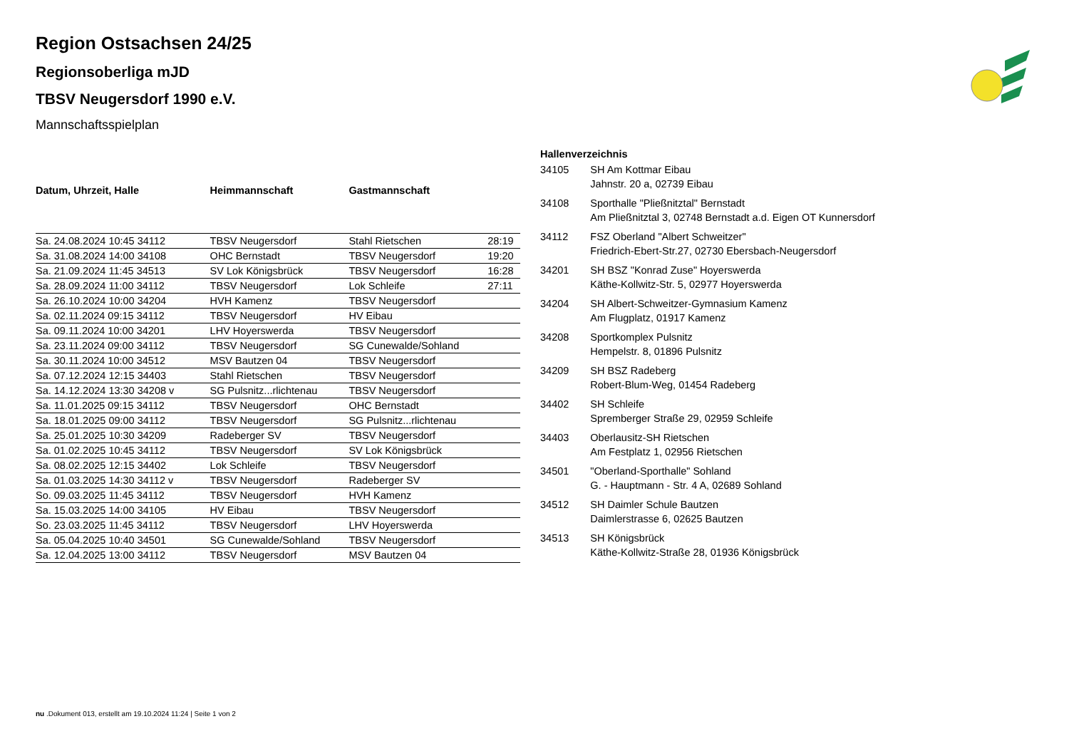Region Ostsachsen 24/25
Regionsoberliga mJD
TBSV Neugersdorf 1990 e.V.
Mannschaftsspielplan
| Datum, Uhrzeit, Halle | Heimmannschaft | Gastmannschaft | |
| --- | --- | --- | --- |
| Sa. 24.08.2024 10:45 34112 | TBSV Neugersdorf | Stahl Rietschen | 28:19 |
| Sa. 31.08.2024 14:00 34108 | OHC Bernstadt | TBSV Neugersdorf | 19:20 |
| Sa. 21.09.2024 11:45 34513 | SV Lok Königsbrück | TBSV Neugersdorf | 16:28 |
| Sa. 28.09.2024 11:00 34112 | TBSV Neugersdorf | Lok Schleife | 27:11 |
| Sa. 26.10.2024 10:00 34204 | HVH Kamenz | TBSV Neugersdorf | |
| Sa. 02.11.2024 09:15 34112 | TBSV Neugersdorf | HV Eibau | |
| Sa. 09.11.2024 10:00 34201 | LHV Hoyerswerda | TBSV Neugersdorf | |
| Sa. 23.11.2024 09:00 34112 | TBSV Neugersdorf | SG Cunewalde/Sohland | |
| Sa. 30.11.2024 10:00 34512 | MSV Bautzen 04 | TBSV Neugersdorf | |
| Sa. 07.12.2024 12:15 34403 | Stahl Rietschen | TBSV Neugersdorf | |
| Sa. 14.12.2024 13:30 34208 v | SG Pulsnitz...rlichtenau | TBSV Neugersdorf | |
| Sa. 11.01.2025 09:15 34112 | TBSV Neugersdorf | OHC Bernstadt | |
| Sa. 18.01.2025 09:00 34112 | TBSV Neugersdorf | SG Pulsnitz...rlichtenau | |
| Sa. 25.01.2025 10:30 34209 | Radeberger SV | TBSV Neugersdorf | |
| Sa. 01.02.2025 10:45 34112 | TBSV Neugersdorf | SV Lok Königsbrück | |
| Sa. 08.02.2025 12:15 34402 | Lok Schleife | TBSV Neugersdorf | |
| Sa. 01.03.2025 14:30 34112 v | TBSV Neugersdorf | Radeberger SV | |
| So. 09.03.2025 11:45 34112 | TBSV Neugersdorf | HVH Kamenz | |
| Sa. 15.03.2025 14:00 34105 | HV Eibau | TBSV Neugersdorf | |
| So. 23.03.2025 11:45 34112 | TBSV Neugersdorf | LHV Hoyerswerda | |
| Sa. 05.04.2025 10:40 34501 | SG Cunewalde/Sohland | TBSV Neugersdorf | |
| Sa. 12.04.2025 13:00 34112 | TBSV Neugersdorf | MSV Bautzen 04 | |
| Hallenverzeichnis | |
| --- | --- |
| 34105 | SH Am Kottmar Eibau Jahnstr. 20 a, 02739 Eibau |
| 34108 | Sporthalle "Pließnitztal" Bernstadt Am Pließnitztal 3, 02748 Bernstadt a.d. Eigen OT Kunnersdorf |
| 34112 | FSZ Oberland "Albert Schweitzer" Friedrich-Ebert-Str.27, 02730 Ebersbach-Neugersdorf |
| 34201 | SH BSZ "Konrad Zuse" Hoyerswerda Käthe-Kollwitz-Str. 5, 02977 Hoyerswerda |
| 34204 | SH Albert-Schweitzer-Gymnasium Kamenz Am Flugplatz, 01917 Kamenz |
| 34208 | Sportkomplex Pulsnitz Hempelstr. 8, 01896 Pulsnitz |
| 34209 | SH BSZ Radeberg Robert-Blum-Weg, 01454 Radeberg |
| 34402 | SH Schleife Spremberger Straße 29, 02959 Schleife |
| 34403 | Oberlausitz-SH Rietschen Am Festplatz 1, 02956 Rietschen |
| 34501 | "Oberland-Sporthalle" Sohland G. - Hauptmann - Str. 4 A, 02689 Sohland |
| 34512 | SH Daimler Schule Bautzen Daimlerstrasse 6, 02625 Bautzen |
| 34513 | SH Königsbrück Käthe-Kollwitz-Straße 28, 01936 Königsbrück |
nu .Dokument 013, erstellt am 19.10.2024 11:24 | Seite 1 von 2